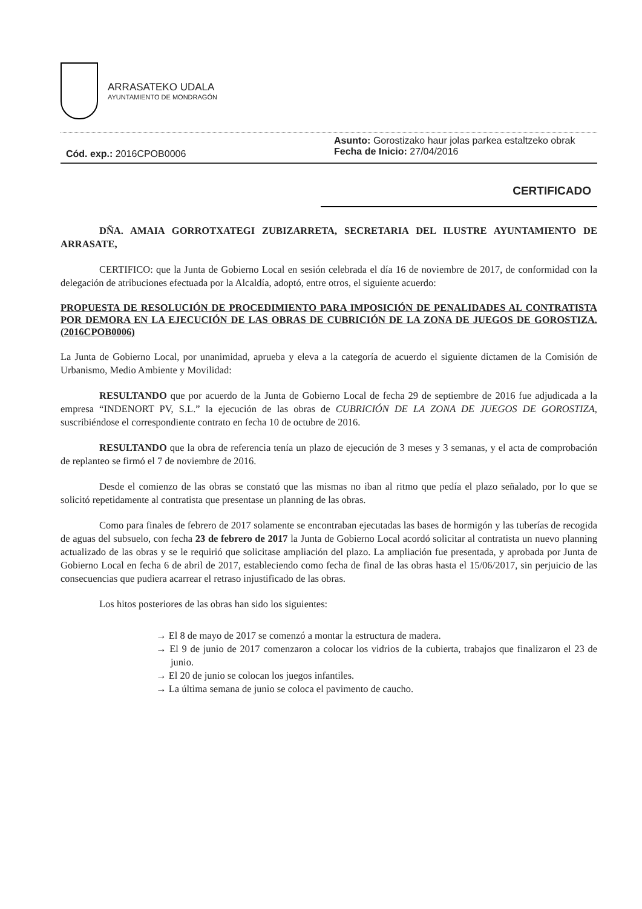ARRASATEKO UDALA
AYUNTAMIENTO DE MONDRAGÓN
Cód. exp.: 2016CPOB0006
Asunto: Gorostizako haur jolas parkea estaltzeko obrak
Fecha de Inicio: 27/04/2016
CERTIFICADO
DÑA. AMAIA GORROTXATEGI ZUBIZARRETA, SECRETARIA DEL ILUSTRE AYUNTAMIENTO DE ARRASATE,
CERTIFICO: que la Junta de Gobierno Local en sesión celebrada el día 16 de noviembre de 2017, de conformidad con la delegación de atribuciones efectuada por la Alcaldía, adoptó, entre otros, el siguiente acuerdo:
PROPUESTA DE RESOLUCIÓN DE PROCEDIMIENTO PARA IMPOSICIÓN DE PENALIDADES AL CONTRATISTA POR DEMORA EN LA EJECUCIÓN DE LAS OBRAS DE CUBRICIÓN DE LA ZONA DE JUEGOS DE GOROSTIZA. (2016CPOB0006)
La Junta de Gobierno Local, por unanimidad, aprueba y eleva a la categoría de acuerdo el siguiente dictamen de la Comisión de Urbanismo, Medio Ambiente y Movilidad:
RESULTANDO que por acuerdo de la Junta de Gobierno Local de fecha 29 de septiembre de 2016 fue adjudicada a la empresa “INDENORT PV, S.L.” la ejecución de las obras de CUBRICIÓN DE LA ZONA DE JUEGOS DE GOROSTIZA, suscribiéndose el correspondiente contrato en fecha 10 de octubre de 2016.
RESULTANDO que la obra de referencia tenía un plazo de ejecución de 3 meses y 3 semanas, y el acta de comprobación de replanteo se firmó el 7 de noviembre de 2016.
Desde el comienzo de las obras se constató que las mismas no iban al ritmo que pedía el plazo señalado, por lo que se solicitó repetidamente al contratista que presentase un planning de las obras.
Como para finales de febrero de 2017 solamente se encontraban ejecutadas las bases de hormigón y las tuberías de recogida de aguas del subsuelo, con fecha 23 de febrero de 2017 la Junta de Gobierno Local acordó solicitar al contratista un nuevo planning actualizado de las obras y se le requirió que solicitase ampliación del plazo. La ampliación fue presentada, y aprobada por Junta de Gobierno Local en fecha 6 de abril de 2017, estableciendo como fecha de final de las obras hasta el 15/06/2017, sin perjuicio de las consecuencias que pudiera acarrear el retraso injustificado de las obras.
Los hitos posteriores de las obras han sido los siguientes:
→ El 8 de mayo de 2017 se comenzó a montar la estructura de madera.
→ El 9 de junio de 2017 comenzaron a colocar los vidrios de la cubierta, trabajos que finalizaron el 23 de junio.
→ El 20 de junio se colocan los juegos infantiles.
→ La última semana de junio se coloca el pavimento de caucho.